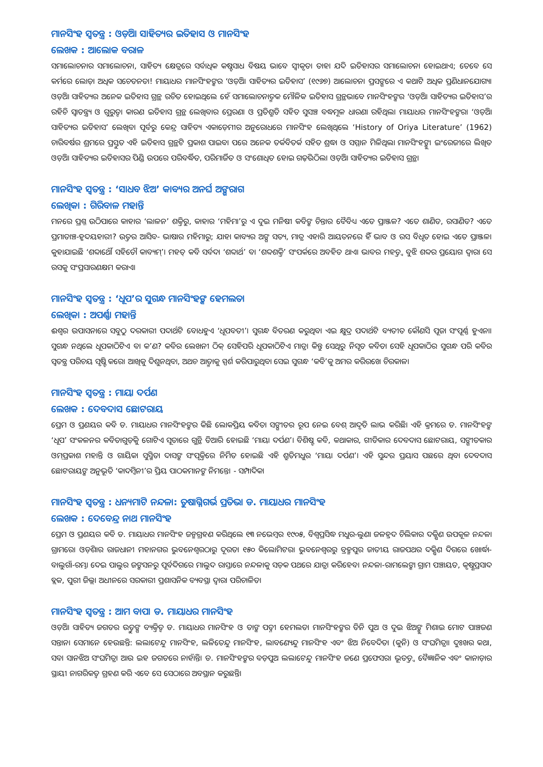ମାନସିଂହ ସ୍ୱତନ୍ତ୍ର : ଓଡ଼ିଆ ସାହିତ୍ୟର ଇତିହାସ ଓ ମାନସିଂହ
ଲେଖକ : ଆଲୋକ ବରାଳ
ସମାଲୋଚନାର ସମାଲୋଚନା, ସାହିତ୍ୟ କ୍ଷେତ୍ରରେ ସର୍ବାଧିକ କଷ୍ଟସାଧ ବିଷୟ ଭାବେ ସ୍ୱୀକୃତ। ତାହା ଯଦି ଇତିହାସର ସମାଲୋଚନା ହୋଇଥାଏ; ତେବେ ସେ କର୍ମରେ ଲୋଡ଼ା ଅଧିକ ସଚେତନତା! ମାୟାଧର ମାନସିଂହଙ୍କର ‘ଓଡ଼ିଆ ସାହିତ୍ୟର ଇତିହାସ’ (୧୯୬୭) ଆଲୋଚନା ପ୍ରସଙ୍ଗରେ ଏ କଥାଟି ଅଧିକ ପ୍ରଣିଧାନଯୋଗ୍ୟ। ଓଡ଼ିଆ ସାହିତ୍ୟର ଅନେକ ଇତିହାସ ଗ୍ରନ୍ଥ ରଚିତ ହୋଇଥିଲେ ହେଁ ସମାଲୋଚନାତ୍ମକ ମୌଳିକ ଇତିହାସ ଗ୍ରନ୍ଥଭାବେ ମାନସିଂହଙ୍କର ‘ଓଡ଼ିଆ ସାହିତ୍ୟର ଇତିହାସ’ର ରହିଚି ସ୍ୱାତନ୍ତ୍ର୍ୟ ଓ ଗୁରୁତ୍ୱ। କାରଣ ଇତିହାସ ଗ୍ରନ୍ଥ ଲେଖିବାର ପ୍ରେରଣା ଓ ପ୍ରତିଶ୍ରୁତି ସହିତ ସୁସଞ୍ଚ ବଦ୍ଧମୂଳ ଧାରଣା ରହିଥିଲା ମାୟାଧର ମାନସିଂହଙ୍କର। ‘ଓଡ଼ିଆ ସାହିତ୍ୟର ଇତିହାସ’ ଲେଖିବା ପୂର୍ବରୁ କେନ୍ଦ୍ର ସାହିତ୍ୟ ଏକାଡ଼େମୀର ଅନୁରୋଧରେ ମାନସିଂହ ଲେଖିଥିଲେ ‘History of Oriya Literature’ (1962) ଚାରିବର୍ଷର ଶ୍ରମରେ ପ୍ରସ୍ତୁତ ଏହି ଇତିହାସ ଗ୍ରନ୍ଥଟି ପ୍ରକାଶ ପାଇବା ପରେ ଅନେକ ତର୍କବିତର୍କ ସହିତ ଶ୍ରଦ୍ଧା ଓ ସମ୍ମାନ ମିଳିଥିଲା ମାନସିଂହଙ୍କୁ। ଇଂରେଜୀରେ ଲିଖିତ ଓଡ଼ିଆ ସାହିତ୍ୟର ଇତିହାସର ପିଣ୍ଡି ଉପରେ ପରିବର୍ଦ୍ଧିତ, ପରିମାର୍ଜିତ ଓ ସଂଶୋଧିତ ହୋଇ ଗଢ଼ିଉଠିଲା ଓଡ଼ିଆ ସାହିତ୍ୟର ଇତିହାସ ଗ୍ରନ୍ଥ।
ମାନସିଂହ ସ୍ୱତନ୍ତ୍ର : ‘ସାଧବ ଝିଅ’ କାବ୍ୟର ଅନର୍ଘ ଅଙ୍ଗରାଗ
ଲେଖିକା : ଗିରିବାଳ ମହାନ୍ତି
ମନରେ ପ୍ରଶ୍ନ ଉଠିପାରେ କାହାର ‘ଲାଳନ’ ଶକ୍ତିରୁ, କାହାର ‘ମହିମା’ରୁ ଏ ଦୁଇ ମନିଷୀ କବିଙ୍କ ଚିନ୍ତାର ବୈବିଧ୍ୟ ଏତେ ପ୍ରାଞ୍ଜଳ? ଏତେ ଶାଣିତ, ରସାଣିତ? ଏତେ ପ୍ରମାତାଞ୍ଚ-ହୃଦୟହାରୀ? ଉତ୍ତର ଆସିବ- ଭାଷାର ମହିମାରୁ; ଯାହା କାବ୍ୟର ଅଙ୍ଗ ସତ୍ୟ, ମାତ୍ର ଏହାରି ଆୟତନରେ ହିଁ ଭାବ ଓ ରସ ବିଧୃତ ହୋଇ ଏତେ ପ୍ରାଞ୍ଜଳ। କୁହାଯାଇଛି ‘ଶବ୍ଦାର୍ଥୌ ସହିତୌ କାବ୍ୟମ୍’। ମହତ୍ କବି ସର୍ବଦା ‘ଶବ୍ଦାର୍ଥ’ ବା ‘ଶବ୍ଦଶକ୍ତି’ ସଂପର୍କରେ ଅବହିତ ଥାଏ। ଭାବର ମହତ୍ତ୍ୱ ବୁଝି ଶବ୍ଦର ପ୍ରୟୋଗ ଦ୍ୱାରା ସେ ରସକୁ ସଂପ୍ରସାରଣକ୍ଷମ କରାଏ।
ମାନସିଂହ ସ୍ୱତନ୍ତ୍ର : ‘ଧୂପ’ର ସୁଗନ୍ଧ ମାନସିଂହଙ୍କ ହେମଲତା
ଲେଖିକା : ଅପର୍ଣ୍ଣା ମହାନ୍ତି
ଈଶ୍ୱର ଉପାସନାରେ ସବୁଠୁ ଦରକାରୀ ପଦାର୍ଥଟି ବୋଧହୁଏ ‘ଧୂପବତୀ’। ସୁଗନ୍ଧ ବିତରଣ କରୁଥିବା ଏଇ କ୍ଷୁଦ୍ର ପଦାର୍ଥଟି ବ୍ୟତୀତ କୌଣସି ପୂଜା ସଂପୂର୍ଣ୍ଣ ହୁଏନା। ସୁଗନ୍ଧ ନଥିଲେ ଧୂପକାଠିଟିଏ ବା କ’ଣ? କବିର ଲେଖନୀ ଠିକ୍ ସେହିପରି ଧୂପକାଠିଟିଏ ମାତ୍ର। କିନ୍ତୁ ସେଥିରୁ ନିସୃତ କବିତା ସେହି ଧୂପକାଠିର ସୁଗନ୍ଧ ପରି କବିର ସ୍ୱତନ୍ତ୍ର ପରିଚୟ ସୃଷ୍ଟି କରେ। ଆଖିକୁ ଦିଶୁନଥିବା, ଅଥଚ ଆତ୍ମାକୁ ସ୍ପର୍ଶ କରିପାରୁଥିବା ସେଇ ସୁଗନ୍ଧ ‘କବି’କୁ ଅମର କରିରଖେ ଚିରକାଳ।
ମାନସିଂହ ସ୍ୱତନ୍ତ୍ର : ମାୟା ଦର୍ପଣ
ଲେଖକ : ଦେବଦାସ ଛୋଟରାୟ
ପ୍ରେମ ଓ ପ୍ରଣୟର କବି ଡ. ମାୟାଧର ମାନସିଂହଙ୍କର କିଛି ଲୋକପ୍ରିୟ କବିତା ସଙ୍ଗୀତର ରୂପ ନେଇ ବେଶ୍ ଆଦୃତି ଲାଭ କରିଛି। ଏହି କ୍ରମରେ ଡ. ମାନସିଂହଙ୍କ ‘ଧୂପ’ ସଂକଳନର କବିତାଗୁଡ଼ିକୁ ଗୋଟିଏ ସୂତାରେ ଗୁନ୍ଥି ତିଆରି ହୋଇଛି ‘ମାୟା ଦର୍ପଣ’। ବିଶିଷ୍ଟ କବି, କଥାକାର, ଗୀତିକାର ଦେବଦାସ ଛୋଟରାୟ, ସଙ୍ଗୀତକାର ଓମ୍‌ପ୍ରକାଶ ମହାନ୍ତି ଓ ଗାୟିକା ସୁସ୍ମିତା ଦାସଙ୍କ ସଂପୃକ୍ତିରେ ନିର୍ମିତ ହୋଇଛି ଏହି ଶ୍ରୁତିମଧୁର ‘ମାୟା ଦର୍ପଣ’। ଏହି ସୁନ୍ଦର ପ୍ରୟାସ ପଛରେ ଥିବା ଦେବଦାସ ଛୋଟରାୟଙ୍କ ଅନୁଭୂତି ‘କାଦମ୍ବିନୀ’ର ପ୍ରିୟ ପାଠକମାନଙ୍କ ନିମନ୍ତେ। - ସମ୍ପାଦିକା
ମାନସିଂହ ସ୍ୱତନ୍ତ୍ର : ଧନ୍ୟମାଟି ନନ୍ଦଳା: ତୁଷାଗ୍ନିଗର୍ଭ ପ୍ରତିଭା ଡ. ମାୟାଧର ମାନସିଂହ
ଲେଖକ : ଦେବେନ୍ଦ୍ର ନାଥ ମାନସିଂହ
ପ୍ରେମ ଓ ପ୍ରଣୟର କବି ଡ. ମାୟାଧର ମାନସିଂହ ଜନ୍ମଗ୍ରହଣ କରିଥିଲେ ୧୩ ନଭେମ୍ବର ୧୯୦୫, ବିଶ୍ୱପ୍ରସିଦ୍ଧ ମଧୁର-ଲୁଣା ଜଳହ୍ରଦ ଚିଲିକାର ଦକ୍ଷିଣ ଉପକୂଳ ନନ୍ଦଳା ଗ୍ରାମରେ। ଓଡ଼ିଶାର ରାଜଧାନୀ ମହାନଗର ଭୁବନେଶ୍ୱରଠାରୁ ଦୂରତା ୧୫୦ କିଲୋମିଟର। ଭୁବନେଶ୍ୱରରୁ ବ୍ରହ୍ମପୁର ଜାତୀୟ ରାଜପଥର ଦକ୍ଷିଣ ଦିଗରେ ଖୋର୍ଦ୍ଧା-ବାଲୁଗାଁ-ରମ୍ଭା ଦେଇ ପାଲୁର ଜଙ୍କସନରୁ ପୂର୍ବଦିଗରେ ମାଲୁଦ ରାସ୍ତାରେ ନନ୍ଦଳାକୁ ସଡ଼କ ପଥରେ ଯାତ୍ରା କରିହେବ। ନନ୍ଦଳା-ରାମଲେଙ୍କା ଗ୍ରାମ ପଞ୍ଚାୟତ, କୃଷ୍ଣପ୍ରସାଦ ବ୍ଲକ, ପୁରୀ ଜିଲ୍ଲା ଅଧୀନରେ ସରକାରୀ ପ୍ରଶାସନିକ ବ୍ୟବସ୍ଥା ଦ୍ୱାରା ପରିଚାଳିତ।
ମାନସିଂହ ସ୍ୱତନ୍ତ୍ର : ଆମ ବାପା ଡ. ମାୟାଧର ମାନସିଂହ
ଓଡ଼ିଆ ସାହିତ୍ୟ ଜଗତର ଉତ୍ତୁଙ୍ଗ ବ୍ୟକ୍ତିତ୍ୱ ଡ. ମାୟାଧର ମାନସିଂହ ଓ ତାଙ୍କ ପତ୍ନୀ ହେମଲତା ମାନସିଂହଙ୍କର ତିନି ପୁଅ ଓ ଦୁଇ ଝିଅଙ୍କୁ ମିଶାଇ ମୋଟ ପାଞ୍ଚଜଣ ସନ୍ତାନ। ସେମାନେ ହେଉଛନ୍ତି: ଲଲାଟେନ୍ଦୁ ମାନସିଂହ, ଲଳିତେନ୍ଦୁ ମାନସିଂହ, ଲାବଣ୍ୟେନ୍ଦୁ ମାନସିଂହ ଏବଂ ଝିଅ ନିବେଦିତା (କୁନି) ଓ ସଂଘମିତ୍ରା। ଦୁଃଖର କଥା, ସବା ସାନଝିଅ ସଂଘମିତ୍ରା ଆଉ ଇହ ଜଗତରେ ନାହାଁନ୍ତି। ଡ. ମାନସିଂହଙ୍କର ବଡ଼ପୁଅ ଲଲାଟେନ୍ଦୁ ମାନସିଂହ ଜଣେ ପ୍ରଫେସର। ଭୂତତ୍ତ୍ୱ ବୈଜ୍ଞାନିକ ଏବଂ କାନାଡ଼ାର ସ୍ଥାୟୀ ନାଗରିକତ୍ୱ ଗ୍ରହଣ କରି ଏବେ ସେ ସେଠାରେ ଅବସ୍ଥାନ କରୁଛନ୍ତି।